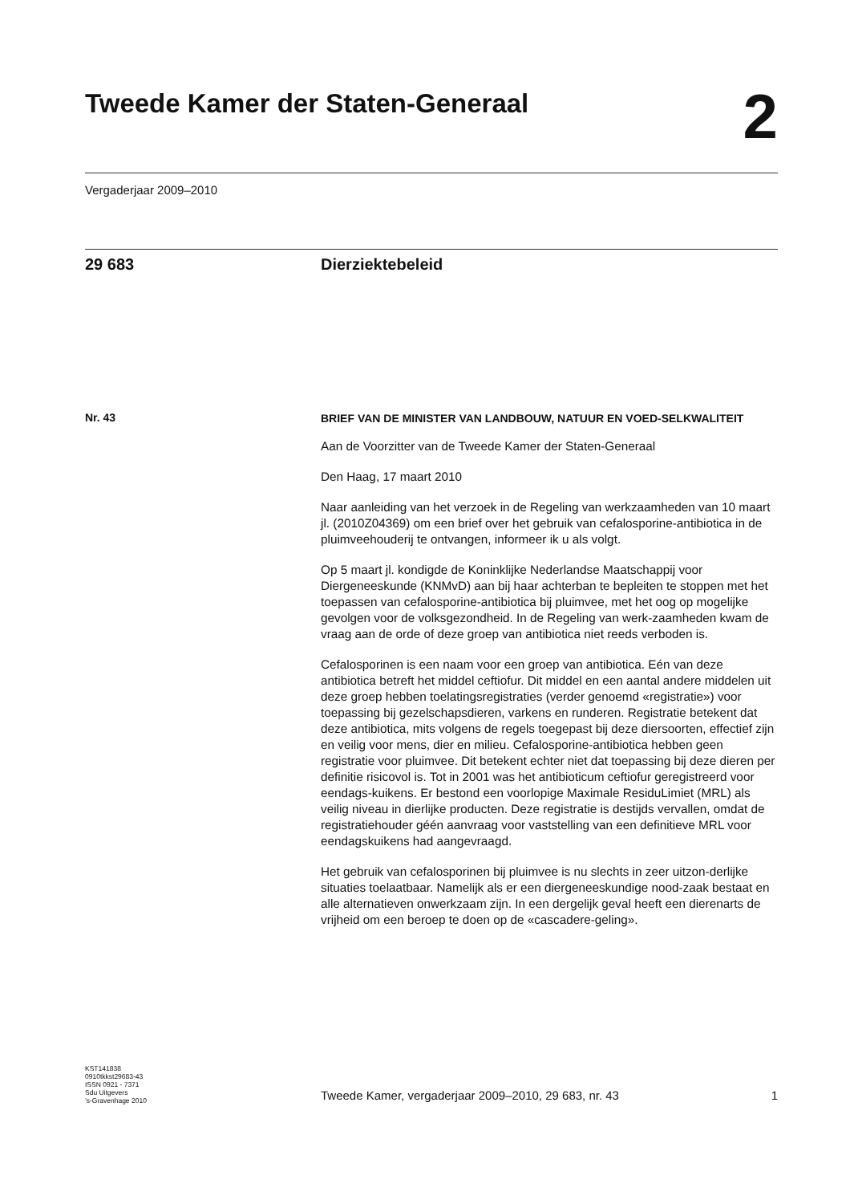Tweede Kamer der Staten-Generaal 2
Vergaderjaar 2009–2010
29 683 Dierziektebeleid
Nr. 43
BRIEF VAN DE MINISTER VAN LANDBOUW, NATUUR EN VOED-SELKWALITEIT
Aan de Voorzitter van de Tweede Kamer der Staten-Generaal
Den Haag, 17 maart 2010
Naar aanleiding van het verzoek in de Regeling van werkzaamheden van 10 maart jl. (2010Z04369) om een brief over het gebruik van cefalosporine-antibiotica in de pluimveehouderij te ontvangen, informeer ik u als volgt.
Op 5 maart jl. kondigde de Koninklijke Nederlandse Maatschappij voor Diergeneeskunde (KNMvD) aan bij haar achterban te bepleiten te stoppen met het toepassen van cefalosporine-antibiotica bij pluimvee, met het oog op mogelijke gevolgen voor de volksgezondheid. In de Regeling van werk-zaamheden kwam de vraag aan de orde of deze groep van antibiotica niet reeds verboden is.
Cefalosporinen is een naam voor een groep van antibiotica. Eén van deze antibiotica betreft het middel ceftiofur. Dit middel en een aantal andere middelen uit deze groep hebben toelatingsregistraties (verder genoemd «registratie») voor toepassing bij gezelschapsdieren, varkens en runderen. Registratie betekent dat deze antibiotica, mits volgens de regels toegepast bij deze diersoorten, effectief zijn en veilig voor mens, dier en milieu. Cefalosporine-antibiotica hebben geen registratie voor pluimvee. Dit betekent echter niet dat toepassing bij deze dieren per definitie risicovol is. Tot in 2001 was het antibioticum ceftiofur geregistreerd voor eendags-kuikens. Er bestond een voorlopige Maximale ResiduLimiet (MRL) als veilig niveau in dierlijke producten. Deze registratie is destijds vervallen, omdat de registratiehouder géén aanvraag voor vaststelling van een definitieve MRL voor eendagskuikens had aangevraagd.
Het gebruik van cefalosporinen bij pluimvee is nu slechts in zeer uitzon-derlijke situaties toelaatbaar. Namelijk als er een diergeneeskundige nood-zaak bestaat en alle alternatieven onwerkzaam zijn. In een dergelijk geval heeft een dierenarts de vrijheid om een beroep te doen op de «cascadere-geling».
KST141838
0910tkkst29683-43
ISSN 0921 - 7371
Sdu Uitgevers
’s-Gravenhage 2010
Tweede Kamer, vergaderjaar 2009–2010, 29 683, nr. 43 1